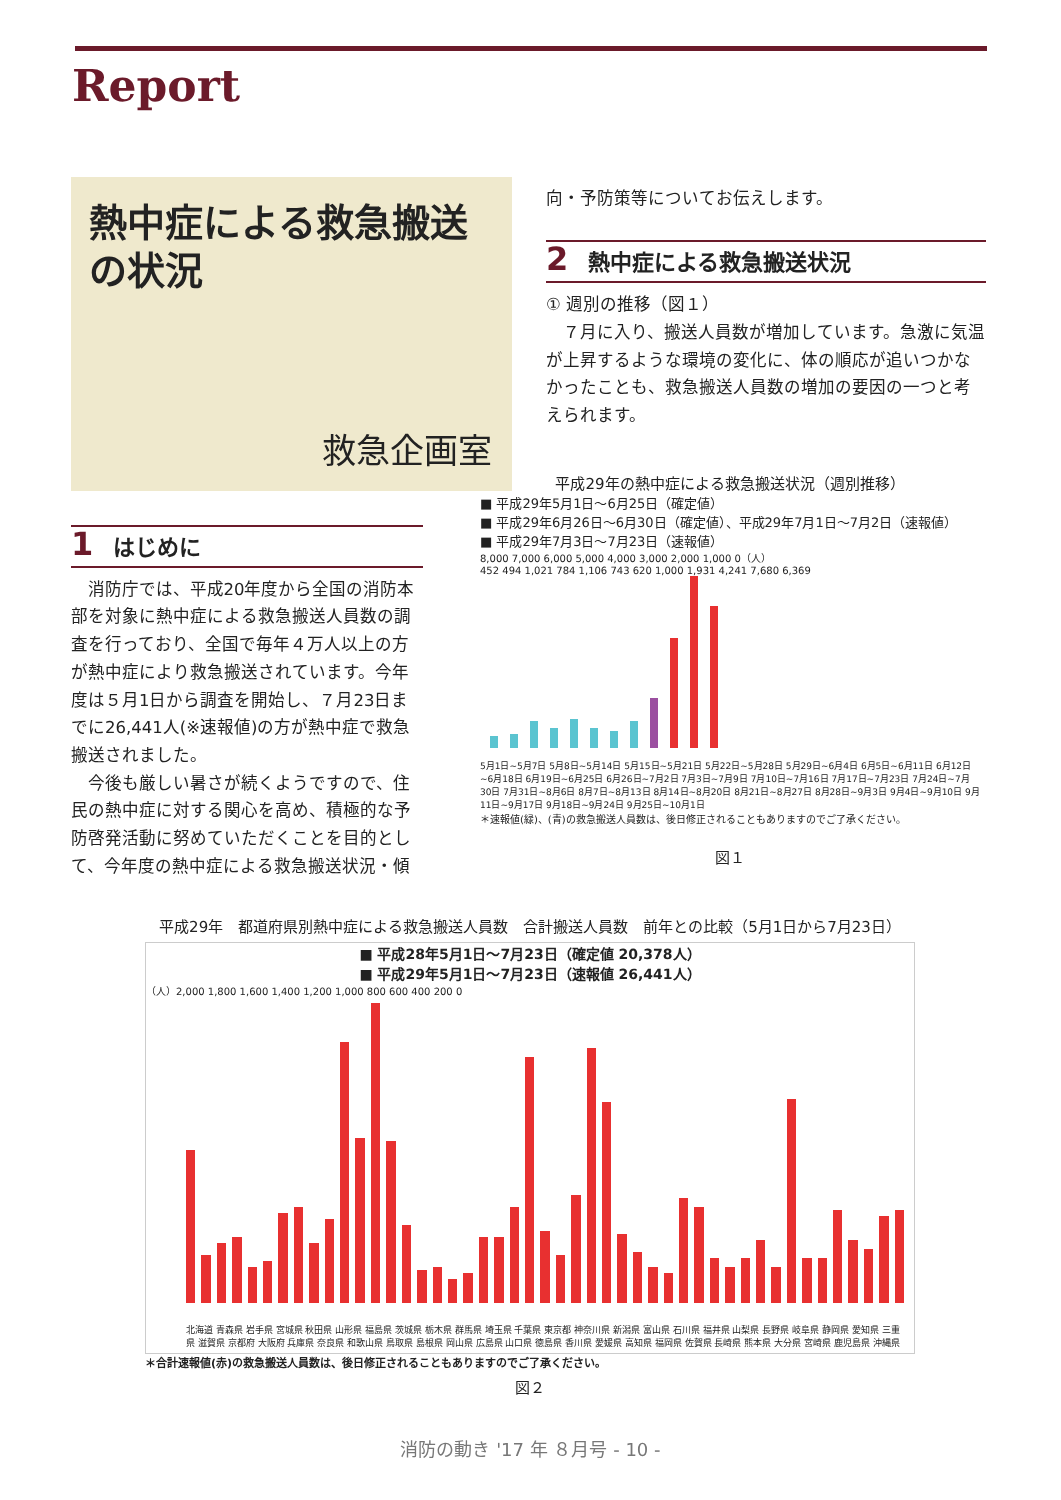Report
熱中症による救急搬送の状況
救急企画室
1 はじめに
消防庁では、平成20年度から全国の消防本部を対象に熱中症による救急搬送人員数の調査を行っており、全国で毎年４万人以上の方が熱中症により救急搬送されています。今年度は５月1日から調査を開始し、７月23日までに26,441人(※速報値)の方が熱中症で救急搬送されました。
今後も厳しい暑さが続くようですので、住民の熱中症に対する関心を高め、積極的な予防啓発活動に努めていただくことを目的として、今年度の熱中症による救急搬送状況・傾
向・予防策等についてお伝えします。
2 熱中症による救急搬送状況
① 週別の推移（図１）
７月に入り、搬送人員数が増加しています。急激に気温が上昇するような環境の変化に、体の順応が追いつかなかったことも、救急搬送人員数の増加の要因の一つと考えられます。
平成29年の熱中症による救急搬送状況（週別推移）
■ 平成29年5月1日～6月25日（確定値）
■ 平成29年6月26日～6月30日（確定値）、平成29年7月1日～7月2日（速報値）
■ 平成29年7月3日～7月23日（速報値）
8,000 7,000 6,000 5,000 4,000 3,000 2,000 1,000 0（人）
452 494 1,021 784 1,106 743 620 1,000 1,931 4,241 7,680 6,369
5月1日~5月7日 5月8日~5月14日 5月15日~5月21日 5月22日~5月28日 5月29日~6月4日 6月5日~6月11日 6月12日~6月18日 6月19日~6月25日 6月26日~7月2日 7月3日~7月9日 7月10日~7月16日 7月17日~7月23日 7月24日~7月30日 7月31日~8月6日 8月7日~8月13日 8月14日~8月20日 8月21日~8月27日 8月28日~9月3日 9月4日~9月10日 9月11日~9月17日 9月18日~9月24日 9月25日~10月1日
＊速報値(緑)、(青)の救急搬送人員数は、後日修正されることもありますのでご了承ください。
図１
平成29年　都道府県別熱中症による救急搬送人員数　合計搬送人員数　前年との比較（5月1日から7月23日）
■ 平成28年5月1日～7月23日（確定値 20,378人）
■ 平成29年5月1日～7月23日（速報値 26,441人）
（人）2,000 1,800 1,600 1,400 1,200 1,000 800 600 400 200 0
北海道 青森県 岩手県 宮城県 秋田県 山形県 福島県 茨城県 栃木県 群馬県 埼玉県 千葉県 東京都 神奈川県 新潟県 富山県 石川県 福井県 山梨県 長野県 岐阜県 静岡県 愛知県 三重県 滋賀県 京都府 大阪府 兵庫県 奈良県 和歌山県 鳥取県 島根県 岡山県 広島県 山口県 徳島県 香川県 愛媛県 高知県 福岡県 佐賀県 長崎県 熊本県 大分県 宮崎県 鹿児島県 沖縄県
＊合計速報値(赤)の救急搬送人員数は、後日修正されることもありますのでご了承ください。
図２
消防の動き '17 年 ８月号 - 10 -